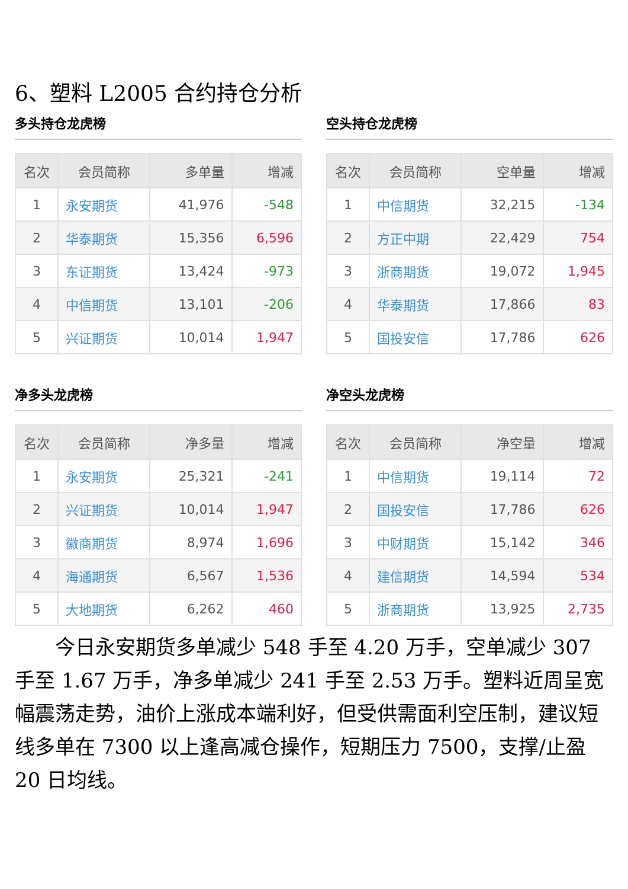6、塑料 L2005 合约持仓分析
多头持仓龙虎榜
| 名次 | 会员简称 | 多单量 | 增减 |
| --- | --- | --- | --- |
| 1 | 永安期货 | 41,976 | -548 |
| 2 | 华泰期货 | 15,356 | 6,596 |
| 3 | 东证期货 | 13,424 | -973 |
| 4 | 中信期货 | 13,101 | -206 |
| 5 | 兴证期货 | 10,014 | 1,947 |
空头持仓龙虎榜
| 名次 | 会员简称 | 空单量 | 增减 |
| --- | --- | --- | --- |
| 1 | 中信期货 | 32,215 | -134 |
| 2 | 方正中期 | 22,429 | 754 |
| 3 | 浙商期货 | 19,072 | 1,945 |
| 4 | 华泰期货 | 17,866 | 83 |
| 5 | 国投安信 | 17,786 | 626 |
净多头龙虎榜
| 名次 | 会员简称 | 净多量 | 增减 |
| --- | --- | --- | --- |
| 1 | 永安期货 | 25,321 | -241 |
| 2 | 兴证期货 | 10,014 | 1,947 |
| 3 | 徽商期货 | 8,974 | 1,696 |
| 4 | 海通期货 | 6,567 | 1,536 |
| 5 | 大地期货 | 6,262 | 460 |
净空头龙虎榜
| 名次 | 会员简称 | 净空量 | 增减 |
| --- | --- | --- | --- |
| 1 | 中信期货 | 19,114 | 72 |
| 2 | 国投安信 | 17,786 | 626 |
| 3 | 中财期货 | 15,142 | 346 |
| 4 | 建信期货 | 14,594 | 534 |
| 5 | 浙商期货 | 13,925 | 2,735 |
今日永安期货多单减少 548 手至 4.20 万手，空单减少 307 手至 1.67 万手，净多单减少 241 手至 2.53 万手。塑料近周呈宽幅震荡走势，油价上涨成本端利好，但受供需面利空压制，建议短线多单在 7300 以上逢高减仓操作，短期压力 7500，支撑/止盈 20 日均线。